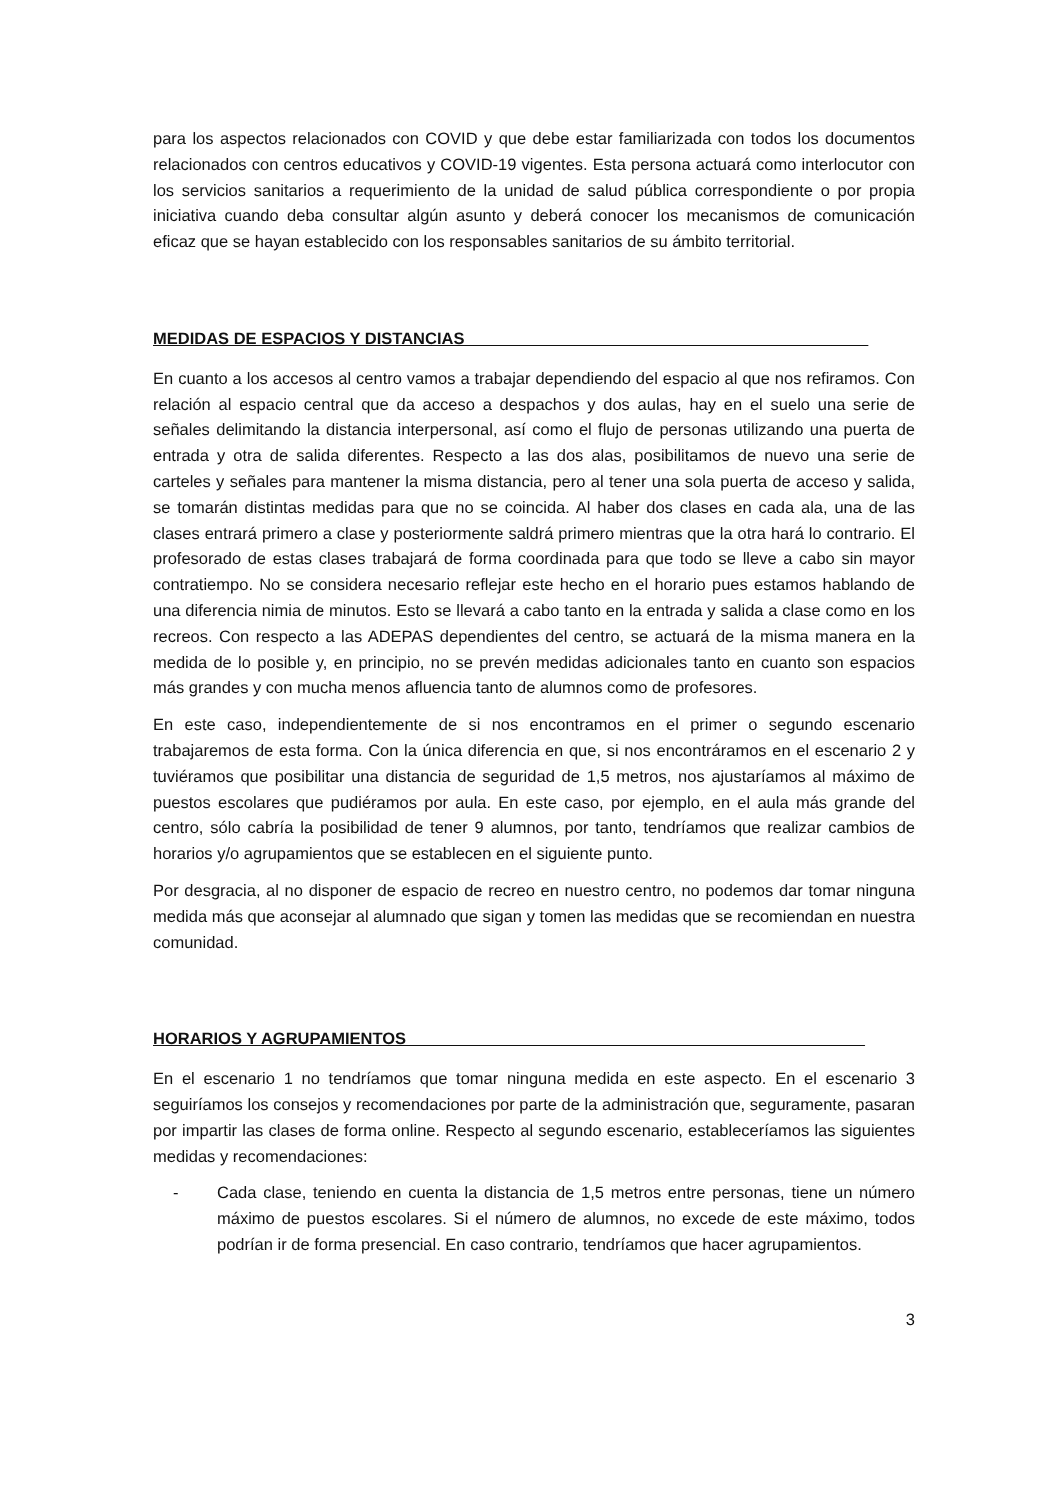para los aspectos relacionados con COVID y que debe estar familiarizada con todos los documentos relacionados con centros educativos y COVID-19 vigentes. Esta persona actuará como interlocutor con los servicios sanitarios a requerimiento de la unidad de salud pública correspondiente o por propia iniciativa cuando deba consultar algún asunto y deberá conocer los mecanismos de comunicación eficaz que se hayan establecido con los responsables sanitarios de su ámbito territorial.
MEDIDAS DE ESPACIOS Y DISTANCIAS____________________________________________
En cuanto a los accesos al centro vamos a trabajar dependiendo del espacio al que nos refiramos. Con relación al espacio central que da acceso a despachos y dos aulas, hay en el suelo una serie de señales delimitando la distancia interpersonal, así como el flujo de personas utilizando una puerta de entrada y otra de salida diferentes. Respecto a las dos alas, posibilitamos de nuevo una serie de carteles y señales para mantener la misma distancia, pero al tener una sola puerta de acceso y salida, se tomarán distintas medidas para que no se coincida. Al haber dos clases en cada ala, una de las clases entrará primero a clase y posteriormente saldrá primero mientras que la otra hará lo contrario. El profesorado de estas clases trabajará de forma coordinada para que todo se lleve a cabo sin mayor contratiempo. No se considera necesario reflejar este hecho en el horario pues estamos hablando de una diferencia nimia de minutos. Esto se llevará a cabo tanto en la entrada y salida a clase como en los recreos. Con respecto a las ADEPAS dependientes del centro, se actuará de la misma manera en la medida de lo posible y, en principio, no se prevén medidas adicionales tanto en cuanto son espacios más grandes y con mucha menos afluencia tanto de alumnos como de profesores.
En este caso, independientemente de si nos encontramos en el primer o segundo escenario trabajaremos de esta forma. Con la única diferencia en que, si nos encontráramos en el escenario 2 y tuviéramos que posibilitar una distancia de seguridad de 1,5 metros, nos ajustaríamos al máximo de puestos escolares que pudiéramos por aula. En este caso, por ejemplo, en el aula más grande del centro, sólo cabría la posibilidad de tener 9 alumnos, por tanto, tendríamos que realizar cambios de horarios y/o agrupamientos que se establecen en el siguiente punto.
Por desgracia, al no disponer de espacio de recreo en nuestro centro, no podemos dar tomar ninguna medida más que aconsejar al alumnado que sigan y tomen las medidas que se recomiendan en nuestra comunidad.
HORARIOS Y AGRUPAMIENTOS__________________________________________________
En el escenario 1 no tendríamos que tomar ninguna medida en este aspecto. En el escenario 3 seguiríamos los consejos y recomendaciones por parte de la administración que, seguramente, pasaran por impartir las clases de forma online. Respecto al segundo escenario, estableceríamos las siguientes medidas y recomendaciones:
- Cada clase, teniendo en cuenta la distancia de 1,5 metros entre personas, tiene un número máximo de puestos escolares. Si el número de alumnos, no excede de este máximo, todos podrían ir de forma presencial. En caso contrario, tendríamos que hacer agrupamientos.
3